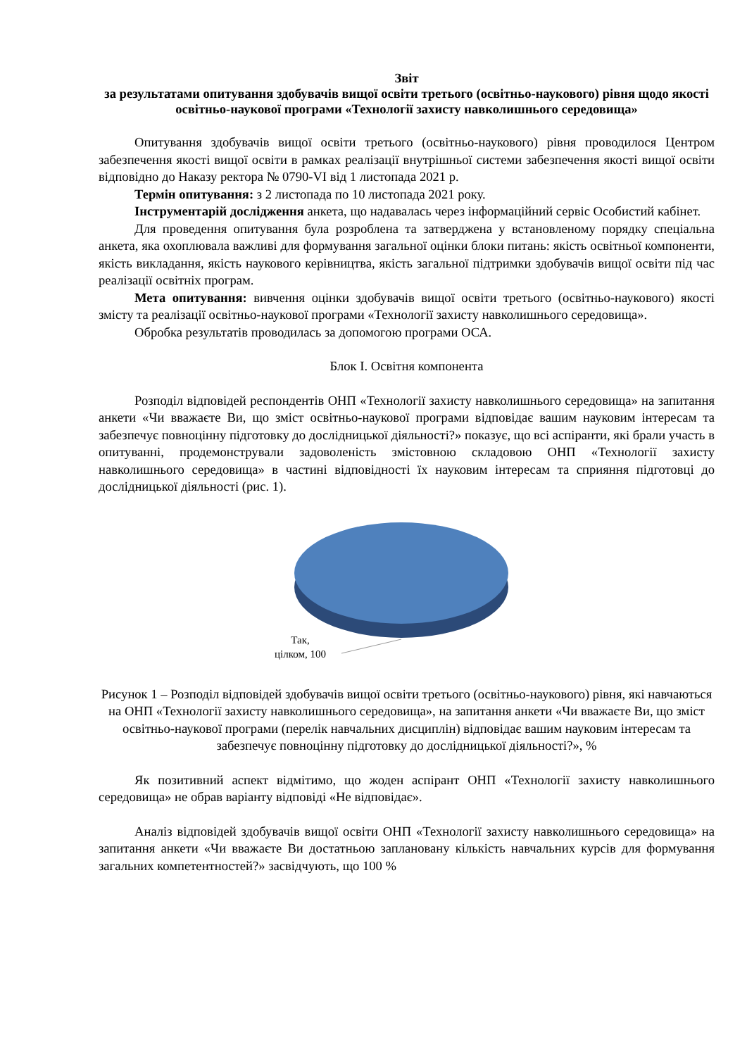Звіт
за результатами опитування здобувачів вищої освіти третього (освітньо-наукового) рівня щодо якості освітньо-наукової програми «Технології захисту навколишнього середовища»
Опитування здобувачів вищої освіти третього (освітньо-наукового) рівня проводилося Центром забезпечення якості вищої освіти в рамках реалізації внутрішньої системи забезпечення якості вищої освіти відповідно до Наказу ректора № 0790-VI від 1 листопада 2021 р.
Термін опитування: з 2 листопада по 10 листопада 2021 року.
Інструментарій дослідження анкета, що надавалась через інформаційний сервіс Особистий кабінет.
Для проведення опитування була розроблена та затверджена у встановленому порядку спеціальна анкета, яка охоплювала важливі для формування загальної оцінки блоки питань: якість освітньої компоненти, якість викладання, якість наукового керівництва, якість загальної підтримки здобувачів вищої освіти під час реалізації освітніх програм.
Мета опитування: вивчення оцінки здобувачів вищої освіти третього (освітньо-наукового) якості змісту та реалізації освітньо-наукової програми «Технології захисту навколишнього середовища».
Обробка результатів проводилась за допомогою програми ОСА.
Блок І. Освітня компонента
Розподіл відповідей респондентів ОНП «Технології захисту навколишнього середовища» на запитання анкети «Чи вважаєте Ви, що зміст освітньо-наукової програми відповідає вашим науковим інтересам та забезпечує повноцінну підготовку до дослідницької діяльності?» показує, що всі аспіранти, які брали участь в опитуванні, продемонстрували задоволеність змістовною складовою ОНП «Технології захисту навколишнього середовища» в частині відповідності їх науковим інтересам та сприяння підготовці до дослідницької діяльності (рис. 1).
Так,
цілком, 100
Рисунок 1 – Розподіл відповідей здобувачів вищої освіти третього (освітньо-наукового) рівня, які навчаються на ОНП «Технології захисту навколишнього середовища», на запитання анкети «Чи вважаєте Ви, що зміст освітньо-наукової програми (перелік навчальних дисциплін) відповідає вашим науковим інтересам та забезпечує повноцінну підготовку до дослідницької діяльності?», %
Як позитивний аспект відмітимо, що жоден аспірант ОНП «Технології захисту навколишнього середовища» не обрав варіанту відповіді «Не відповідає».
Аналіз відповідей здобувачів вищої освіти ОНП «Технології захисту навколишнього середовища» на запитання анкети «Чи вважаєте Ви достатньою заплановану кількість навчальних курсів для формування загальних компетентностей?» засвідчують, що 100 %